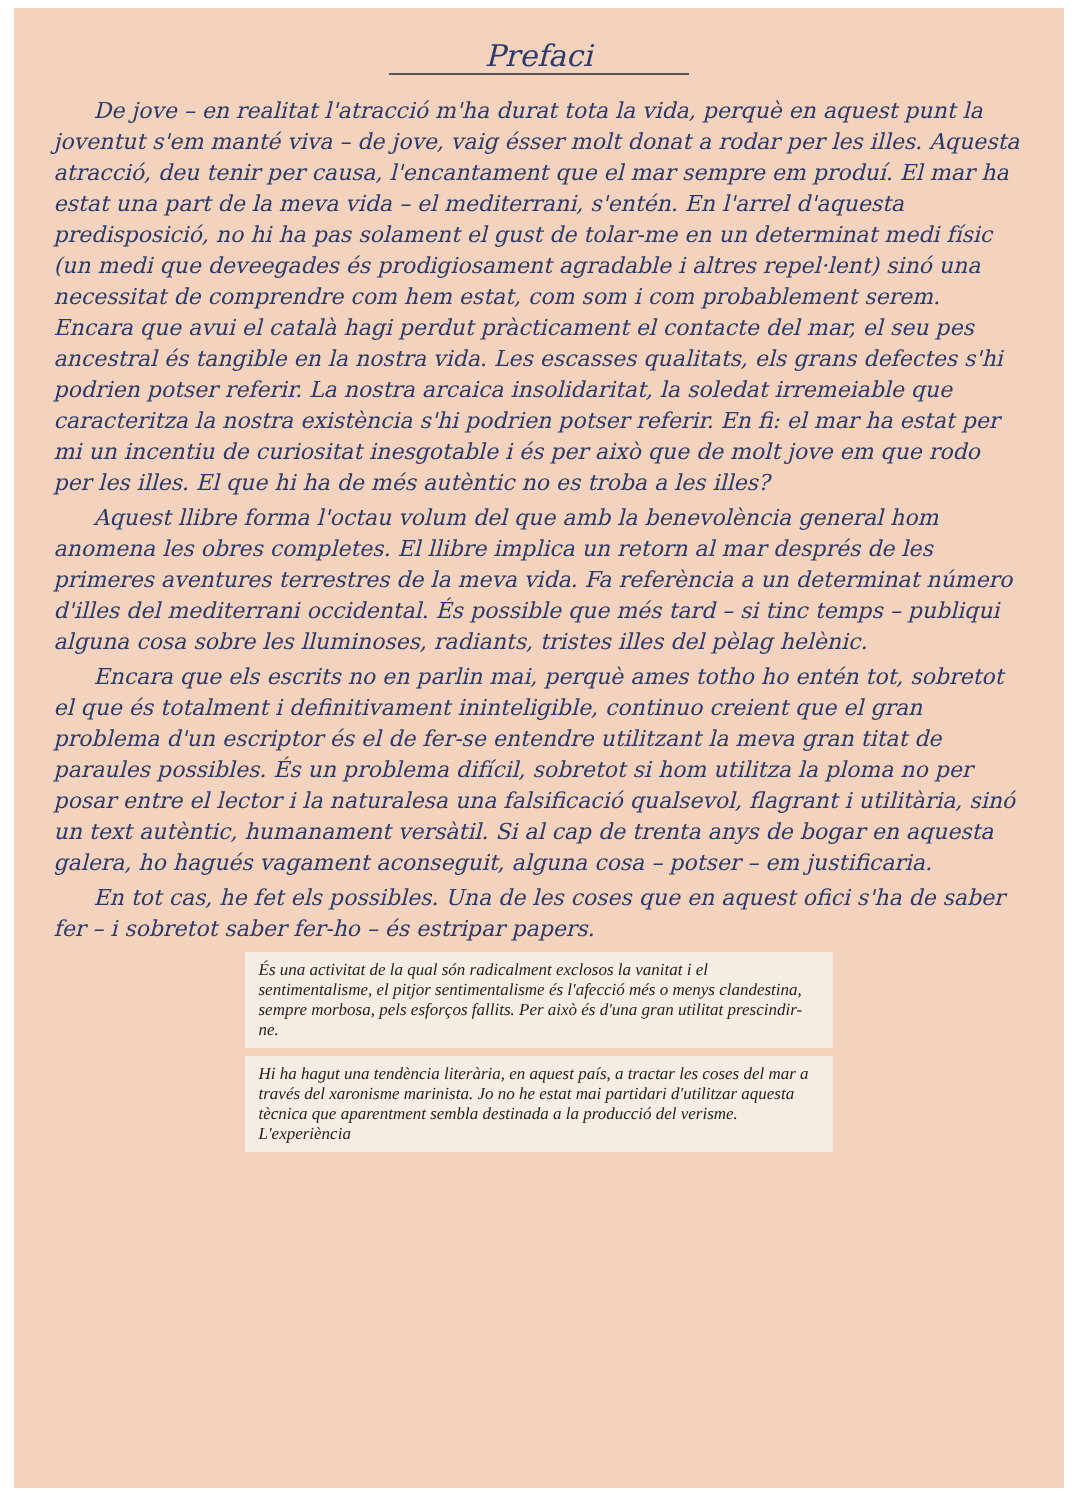Prefaci
De jove – en realitat l'atracció m'ha durat tota la vida, perquè en aquest punt la joventut s'em manté viva – de jove, vaig ésser molt donat a rodar per les illes. Aquesta atracció, deu tenir per causa, l'encantament que el mar sempre em produí. El mar ha estat una part de la meva vida – el mediterrani, s'entén. En l'arrel d'aquesta predisposició, no hi ha pas solament el gust de tolar-me en un determinat medi físic (un medi que deveegades és prodigiosament agradable i altres repel·lent) sinó una necessitat de comprendre com hem estat, com som i com probablement serem. Encara que avui el català hagi perdut pràcticament el contacte del mar, el seu pes ancestral és tangible en la nostra vida. Les escasses qualitats, els grans defectes s'hi podrien potser referir. La nostra arcaica insolidaritat, la soledat irremeiable que caracteritza la nostra existència s'hi podrien potser referir. En fi: el mar ha estat per mi un incentiu de curiositat inesgotable i és per això que de molt jove em que rodo per les illes. El que hi ha de més autèntic no es troba a les illes?
Aquest llibre forma l'octau volum del que amb la benevolència general hom anomena les obres completes. El llibre implica un retorn al mar després de les primeres aventures terrestres de la meva vida. Fa referència a un determinat número d'illes del mediterrani occidental. És possible que més tard – si tinc temps – publiqui alguna cosa sobre les lluminoses, radiants, tristes illes del pèlag helènic.
Encara que els escrits no en parlin mai, perquè ames totho ho entén tot, sobretot el que és totalment i definitivament ininteligible, continuo creient que el gran problema d'un escriptor és el de fer-se entendre utilitzant la meva gran titat de paraules possibles. És un problema difícil, sobretot si hom utilitza la ploma no per posar entre el lector i la naturalesa una falsificació qualsevol, flagrant i utilitària, sinó un text autèntic, humanament versàtil. Si al cap de trenta anys de bogar en aquesta galera, ho hagués vagament aconseguit, alguna cosa – potser – em justificaria.
En tot cas, he fet els possibles. Una de les coses que en aquest ofici s'ha de saber fer – i sobretot saber fer-ho – és estripar papers.
És una activitat de la qual són radicalment exclosos la vanitat i el sentimentalisme, el pitjor sentimentalisme és l'afecció més o menys clandestina, sempre morbosa, pels esforços fallits. Per això és d'una gran utilitat prescindir-ne.
Hi ha hagut una tendència literària, en aquest país, a tractar les coses del mar a través del xaronisme marinista. Jo no he estat mai partidari d'utilitzar aquesta tècnica que aparentment sembla destinada a la producció del verisme. L'experiència